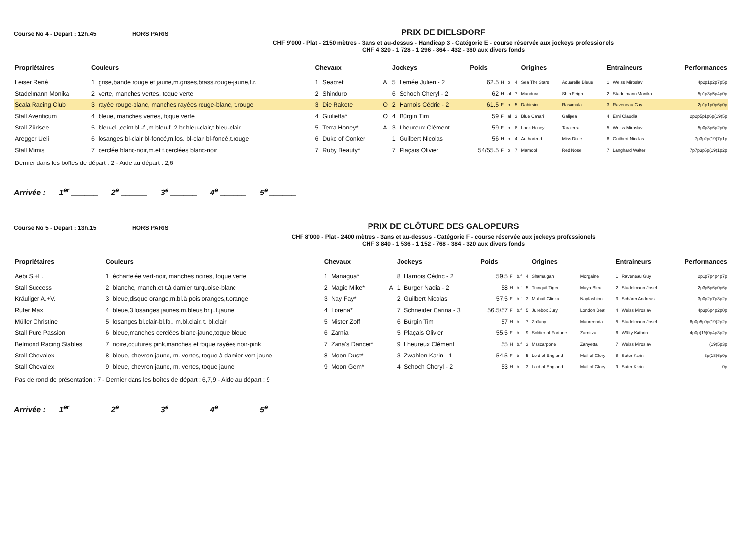Course No 4 - Départ : 12h.45 HORS PARIS
PRIX DE DIELSDORF
CHF 9'000 - Plat - 2150 mètres - 3ans et au-dessus - Handicap 3 - Catégorie E - course réservée aux jockeys professionels
CHF 4 320 - 1 728 - 1 296 - 864 - 432 - 360 aux divers fonds
| Propriétaires | Couleurs | | Chevaux | | | Jockeys | | Poids | | | | Origines | | Entraineurs | | Performances |
| --- | --- | --- | --- | --- | --- | --- | --- | --- | --- | --- | --- | --- | --- | --- | --- | --- |
| Leiser René | 1 | grise,bande rouge et jaune,m.grises,brass.rouge-jaune,t.r. | 1 | Seacret | A | 5 | Lemée Julien - 2 | 62.5 | H | b | 4 | Sea The Stars | Aquarelle Bleue | 1 | Weiss Miroslav | 4p2p1p2p7p5p |
| Stadelmann Monika | 2 | verte, manches vertes, toque verte | 2 | Shinduro | | 6 | Schoch Cheryl - 2 | 62 | H | al | 7 | Manduro | Shin Feign | 2 | Stadelmann Monika | 5p1p3p5p4p0p |
| Scala Racing Club | 3 | rayée rouge-blanc, manches rayées rouge-blanc, t.rouge | 3 | Die Rakete | O | 2 | Harnois Cédric - 2 | 61.5 | F | b | 5 | Dabirsim | Rasamala | 3 | Raveneau Guy | 2p1p1p0p6p0p |
| Stall Aventicum | 4 | bleue, manches vertes, toque verte | 4 | Giulietta* | O | 4 | Bürgin Tim | 59 | F | al | 3 | Blue Canari | Galipea | 4 | Erni Claudia | 2p2p5p1p6p(19)5p |
| Stall Zürisee | 5 | bleu-cl.,ceint.bl.-f.,m.bleu-f.,2 br.bleu-clair,t.bleu-clair | 5 | Terra Honey* | A | 3 | Lheureux Clément | 59 | F | b | 8 | Look Honey | Taraterra | 5 | Weiss Miroslav | 5p0p3p6p2p0p |
| Aregger Ueli | 6 | losanges bl-clair bl-foncé,m.los. bl-clair bl-foncé,t.rouge | 6 | Duke of Conker | | 1 | Guilbert Nicolas | 56 | H | b | 4 | Authorized | Miss Dixie | 6 | Guilbert Nicolas | 7p3p2p(19)7p1p |
| Stall Mimis | 7 | cerclée blanc-noir,m.et t.cerclées blanc-noir | 7 | Ruby Beauty* | | 7 | Plaçais Olivier | 54/55.5 | F | b | 7 | Mamool | Red Nose | 7 | Langhard Walter | 7p7p3p5p(19)1p2p |
Dernier dans les boîtes de départ : 2 - Aide au départ : 2,6
Arrivée : 1<sup>er</sup> ______ 2<sup>e</sup> ______ 3<sup>e</sup> ______ 4<sup>e</sup> ______ 5<sup>e</sup> ______
Course No 5 - Départ : 13h.15 HORS PARIS
PRIX DE CLÔTURE DES GALOPEURS
CHF 8'000 - Plat - 2400 mètres - 3ans et au-dessus - Catégorie F - course réservée aux jockeys professionels
CHF 3 840 - 1 536 - 1 152 - 768 - 384 - 320 aux divers fonds
| Propriétaires | Couleurs | | Chevaux | | | Jockeys | | Poids | | | | Origines | | Entraineurs | | Performances |
| --- | --- | --- | --- | --- | --- | --- | --- | --- | --- | --- | --- | --- | --- | --- | --- | --- |
| Aebi S.+L. | 1 | échartelée vert-noir, manches noires, toque verte | 1 | Managua* | | 8 | Harnois Cédric - 2 | 59.5 | F | b.f | 4 | Shamalgan | Morgaine | 1 | Raveneau Guy | 2p1p7p4p4p7p |
| Stall Success | 2 | blanche, manch.et t.à damier turquoise-blanc | 2 | Magic Mike* | A | 1 | Burger Nadia - 2 | 58 | H | b.f | 5 | Tranquil Tiger | Maya Bleu | 2 | Stadelmann Josef | 2p3p5p6p0p6p |
| Kräuliger A.+V. | 3 | bleue,disque orange,m.bl.à pois oranges,t.orange | 3 | Nay Fay* | | 2 | Guilbert Nicolas | 57.5 | F | b.f | 3 | Mikhail Glinka | Nayfashion | 3 | Schärer Andreas | 3p0p2p7p3p2p |
| Rufer Max | 4 | bleue,3 losanges jaunes,m.bleus,br.j.,t.jaune | 4 | Lorena* | | 7 | Schneider Carina - 3 | 56.5/57 | F | b.f | 5 | Jukebox Jury | London Beat | 4 | Weiss Miroslav | 4p3p6p4p2p0p |
| Müller Christine | 5 | losanges bl.clair-bl.fo., m.bl.clair, t. bl.clair | 5 | Mister Zoff | | 6 | Bürgin Tim | 57 | H | b | 7 | Zoffany | Maureenda | 5 | Stadelmann Josef | 6p0p5p0p(19)2p2p |
| Stall Pure Passion | 6 | bleue,manches cerclées blanc-jaune,toque bleue | 6 | Zarnia | | 5 | Plaçais Olivier | 55.5 | F | b | 9 | Soldier of Fortune | Zarnitza | 6 | Wälty Kathrin | 4p0p(19)0p4p3p2p |
| Belmond Racing Stables | 7 | noire,coutures pink,manches et toque rayées noir-pink | 7 | Zana's Dancer* | | 9 | Lheureux Clément | 55 | H | b.f | 3 | Mascarpone | Zanyetta | 7 | Weiss Miroslav | (19)5p3p |
| Stall Chevalex | 8 | bleue, chevron jaune, m. vertes, toque à damier vert-jaune | 8 | Moon Dust* | | 3 | Zwahlen Karin - 1 | 54.5 | F | b | 5 | Lord of England | Mail of Glory | 8 | Suter Karin | 3p(18)6p0p |
| Stall Chevalex | 9 | bleue, chevron jaune, m. vertes, toque jaune | 9 | Moon Gem* | | 4 | Schoch Cheryl - 2 | 53 | H | b | 3 | Lord of England | Mail of Glory | 9 | Suter Karin | 0p |
Pas de rond de présentation : 7 - Dernier dans les boîtes de départ : 6,7,9 - Aide au départ : 9
Arrivée : 1<sup>er</sup> ______ 2<sup>e</sup> ______ 3<sup>e</sup> ______ 4<sup>e</sup> ______ 5<sup>e</sup> ______